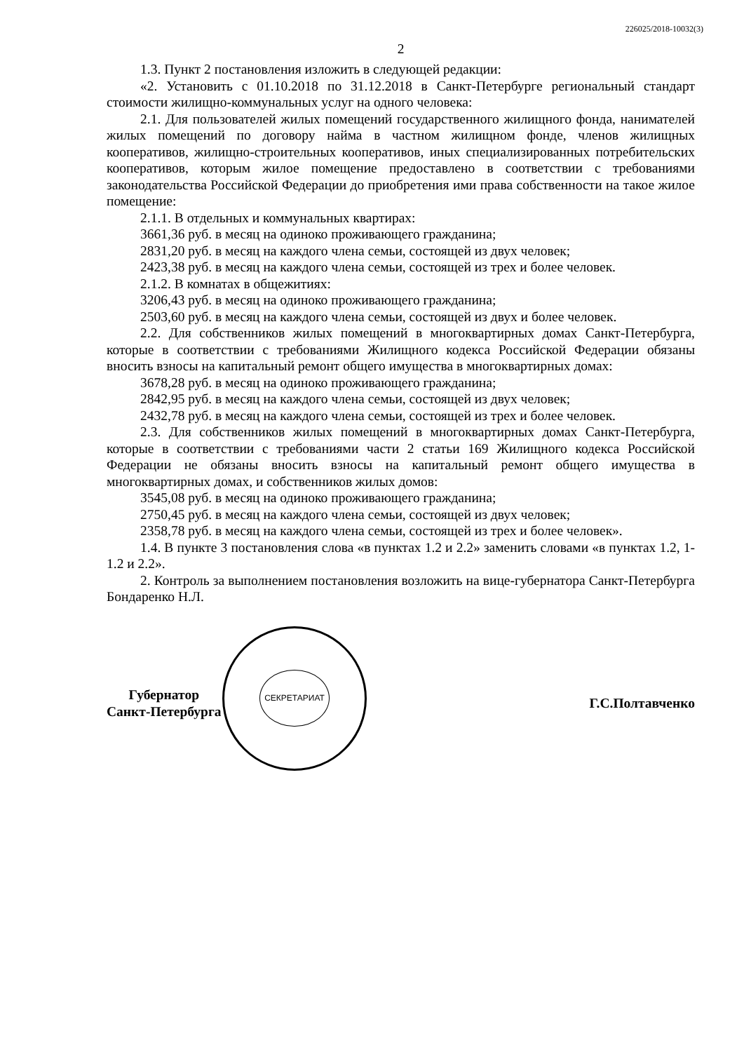226025/2018-10032(3)
2
1.3. Пункт 2 постановления изложить в следующей редакции:
«2. Установить с 01.10.2018 по 31.12.2018 в Санкт-Петербурге региональный стандарт стоимости жилищно-коммунальных услуг на одного человека:
2.1. Для пользователей жилых помещений государственного жилищного фонда, нанимателей жилых помещений по договору найма в частном жилищном фонде, членов жилищных кооперативов, жилищно-строительных кооперативов, иных специализированных потребительских кооперативов, которым жилое помещение предоставлено в соответствии с требованиями законодательства Российской Федерации до приобретения ими права собственности на такое жилое помещение:
2.1.1. В отдельных и коммунальных квартирах:
3661,36 руб. в месяц на одиноко проживающего гражданина;
2831,20 руб. в месяц на каждого члена семьи, состоящей из двух человек;
2423,38 руб. в месяц на каждого члена семьи, состоящей из трех и более человек.
2.1.2. В комнатах в общежитиях:
3206,43 руб. в месяц на одиноко проживающего гражданина;
2503,60 руб. в месяц на каждого члена семьи, состоящей из двух и более человек.
2.2. Для собственников жилых помещений в многоквартирных домах Санкт-Петербурга, которые в соответствии с требованиями Жилищного кодекса Российской Федерации обязаны вносить взносы на капитальный ремонт общего имущества в многоквартирных домах:
3678,28 руб. в месяц на одиноко проживающего гражданина;
2842,95 руб. в месяц на каждого члена семьи, состоящей из двух человек;
2432,78 руб. в месяц на каждого члена семьи, состоящей из трех и более человек.
2.3. Для собственников жилых помещений в многоквартирных домах Санкт-Петербурга, которые в соответствии с требованиями части 2 статьи 169 Жилищного кодекса Российской Федерации не обязаны вносить взносы на капитальный ремонт общего имущества в многоквартирных домах, и собственников жилых домов:
3545,08 руб. в месяц на одиноко проживающего гражданина;
2750,45 руб. в месяц на каждого члена семьи, состоящей из двух человек;
2358,78 руб. в месяц на каждого члена семьи, состоящей из трех и более человек».
1.4. В пункте 3 постановления слова «в пунктах 1.2 и 2.2» заменить словами «в пунктах 1.2, 1-1.2 и 2.2».
2. Контроль за выполнением постановления возложить на вице-губернатора Санкт-Петербурга Бондаренко Н.Л.
Губернатор
Санкт-Петербурга
СЕКРЕТАРИАТ
Г.С.Полтавченко